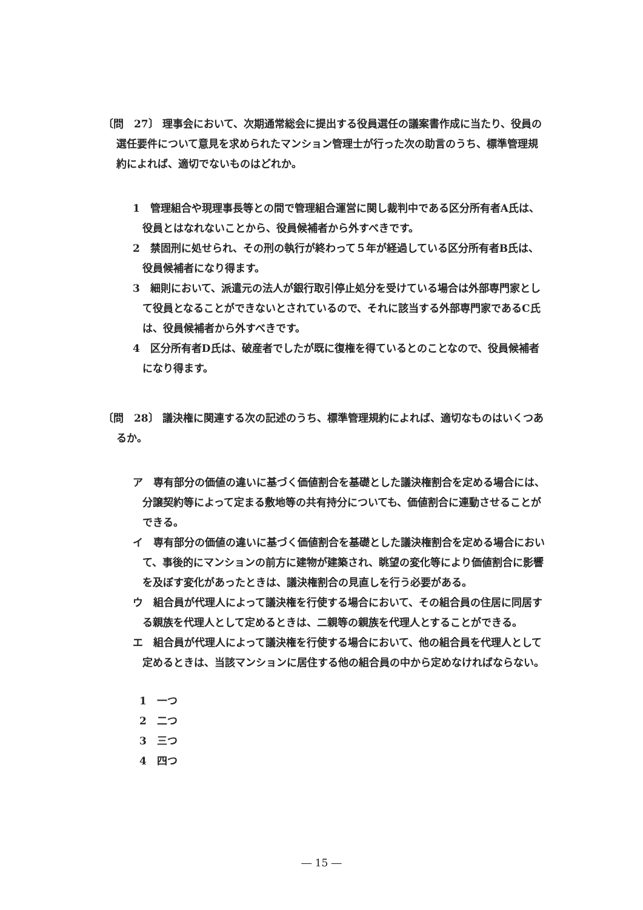〔問　27〕 理事会において、次期通常総会に提出する役員選任の議案書作成に当たり、役員の選任要件について意見を求められたマンション管理士が行った次の助言のうち、標準管理規約によれば、適切でないものはどれか。
1　管理組合や現理事長等との間で管理組合運営に関し裁判中である区分所有者A氏は、役員とはなれないことから、役員候補者から外すべきです。
2　禁固刑に処せられ、その刑の執行が終わって５年が経過している区分所有者B氏は、役員候補者になり得ます。
3　細則において、派遣元の法人が銀行取引停止処分を受けている場合は外部専門家として役員となることができないとされているので、それに該当する外部専門家であるC氏は、役員候補者から外すべきです。
4　区分所有者D氏は、破産者でしたが既に復権を得ているとのことなので、役員候補者になり得ます。
〔問　28〕 議決権に関連する次の記述のうち、標準管理規約によれば、適切なものはいくつあるか。
ア　専有部分の価値の違いに基づく価値割合を基礎とした議決権割合を定める場合には、分譲契約等によって定まる敷地等の共有持分についても、価値割合に連動させることができる。
イ　専有部分の価値の違いに基づく価値割合を基礎とした議決権割合を定める場合において、事後的にマンションの前方に建物が建築され、眺望の変化等により価値割合に影響を及ぼす変化があったときは、議決権割合の見直しを行う必要がある。
ウ　組合員が代理人によって議決権を行使する場合において、その組合員の住居に同居する親族を代理人として定めるときは、二親等の親族を代理人とすることができる。
エ　組合員が代理人によって議決権を行使する場合において、他の組合員を代理人として定めるときは、当該マンションに居住する他の組合員の中から定めなければならない。
1　一つ
2　二つ
3　三つ
4　四つ
― 15 ―